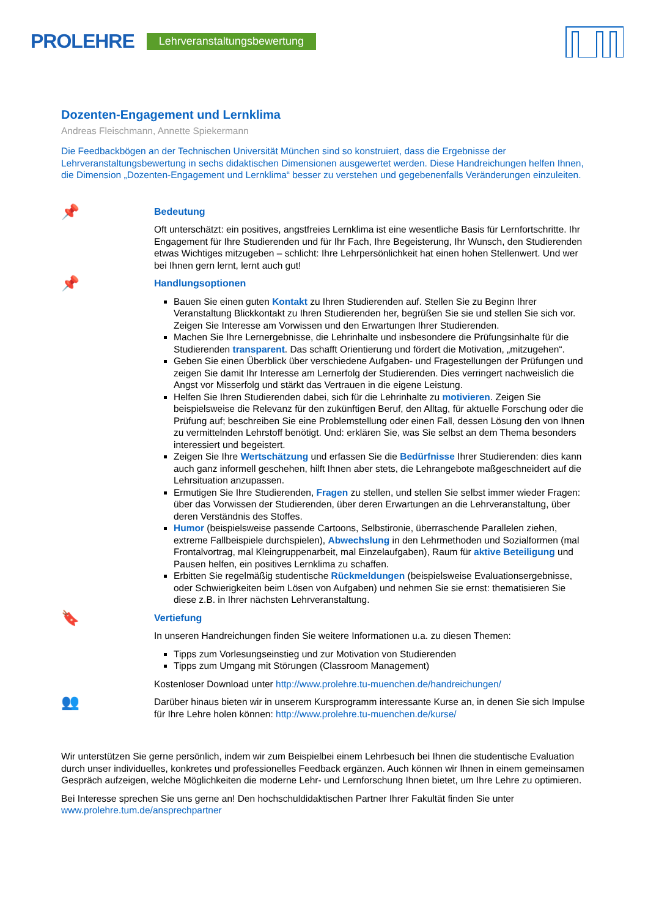PROLEHRE Lehrveranstaltungsbewertung
Dozenten-Engagement und Lernklima
Andreas Fleischmann, Annette Spiekermann
Die Feedbackbögen an der Technischen Universität München sind so konstruiert, dass die Ergebnisse der Lehrveranstaltungsbewertung in sechs didaktischen Dimensionen ausgewertet werden. Diese Handreichungen helfen Ihnen, die Dimension „Dozenten-Engagement und Lernklima“ besser zu verstehen und gegebenenfalls Veränderungen einzuleiten.
📌
Bedeutung
Oft unterschätzt: ein positives, angstfreies Lernklima ist eine wesentliche Basis für Lernfortschritte. Ihr Engagement für Ihre Studierenden und für Ihr Fach, Ihre Begeisterung, Ihr Wunsch, den Studierenden etwas Wichtiges mitzugeben – schlicht: Ihre Lehrpersönlichkeit hat einen hohen Stellenwert. Und wer bei Ihnen gern lernt, lernt auch gut!
📌
Handlungsoptionen
Bauen Sie einen guten Kontakt zu Ihren Studierenden auf. Stellen Sie zu Beginn Ihrer Veranstaltung Blickkontakt zu Ihren Studierenden her, begrüßen Sie sie und stellen Sie sich vor. Zeigen Sie Interesse am Vorwissen und den Erwartungen Ihrer Studierenden.
Machen Sie Ihre Lernergebnisse, die Lehrinhalte und insbesondere die Prüfungsinhalte für die Studierenden transparent. Das schafft Orientierung und fördert die Motivation, „mitzugehen“.
Geben Sie einen Überblick über verschiedene Aufgaben- und Fragestellungen der Prüfungen und zeigen Sie damit Ihr Interesse am Lernerfolg der Studierenden. Dies verringert nachweislich die Angst vor Misserfolg und stärkt das Vertrauen in die eigene Leistung.
Helfen Sie Ihren Studierenden dabei, sich für die Lehrinhalte zu motivieren. Zeigen Sie beispielsweise die Relevanz für den zukünftigen Beruf, den Alltag, für aktuelle Forschung oder die Prüfung auf; beschreiben Sie eine Problemstellung oder einen Fall, dessen Lösung den von Ihnen zu vermittelnden Lehrstoff benötigt. Und: erklären Sie, was Sie selbst an dem Thema besonders interessiert und begeistert.
Zeigen Sie Ihre Wertschätzung und erfassen Sie die Bedürfnisse Ihrer Studierenden: dies kann auch ganz informell geschehen, hilft Ihnen aber stets, die Lehrangebote maßgeschneidert auf die Lehrsituation anzupassen.
Ermutigen Sie Ihre Studierenden, Fragen zu stellen, und stellen Sie selbst immer wieder Fragen: über das Vorwissen der Studierenden, über deren Erwartungen an die Lehrveranstaltung, über deren Verständnis des Stoffes.
Humor (beispielsweise passende Cartoons, Selbstironie, überraschende Parallelen ziehen, extreme Fallbeispiele durchspielen), Abwechslung in den Lehrmethoden und Sozialformen (mal Frontalvortrag, mal Kleingruppenarbeit, mal Einzelaufgaben), Raum für aktive Beteiligung und Pausen helfen, ein positives Lernklima zu schaffen.
Erbitten Sie regelmäßig studentische Rückmeldungen (beispielsweise Evaluationsergebnisse, oder Schwierigkeiten beim Lösen von Aufgaben) und nehmen Sie sie ernst: thematisieren Sie diese z.B. in Ihrer nächsten Lehrveranstaltung.
🔖
Vertiefung
In unseren Handreichungen finden Sie weitere Informationen u.a. zu diesen Themen:
Tipps zum Vorlesungseinstieg und zur Motivation von Studierenden
Tipps zum Umgang mit Störungen (Classroom Management)
Kostenloser Download unter http://www.prolehre.tu-muenchen.de/handreichungen/
👥
Darüber hinaus bieten wir in unserem Kursprogramm interessante Kurse an, in denen Sie sich Impulse für Ihre Lehre holen können: http://www.prolehre.tu-muenchen.de/kurse/
Wir unterstützen Sie gerne persönlich, indem wir zum Beispielbei einem Lehrbesuch bei Ihnen die studentische Evaluation durch unser individuelles, konkretes und professionelles Feedback ergänzen. Auch können wir Ihnen in einem gemeinsamen Gespräch aufzeigen, welche Möglichkeiten die moderne Lehr- und Lernforschung Ihnen bietet, um Ihre Lehre zu optimieren.
Bei Interesse sprechen Sie uns gerne an! Den hochschuldidaktischen Partner Ihrer Fakultät finden Sie unter www.prolehre.tum.de/ansprechpartner